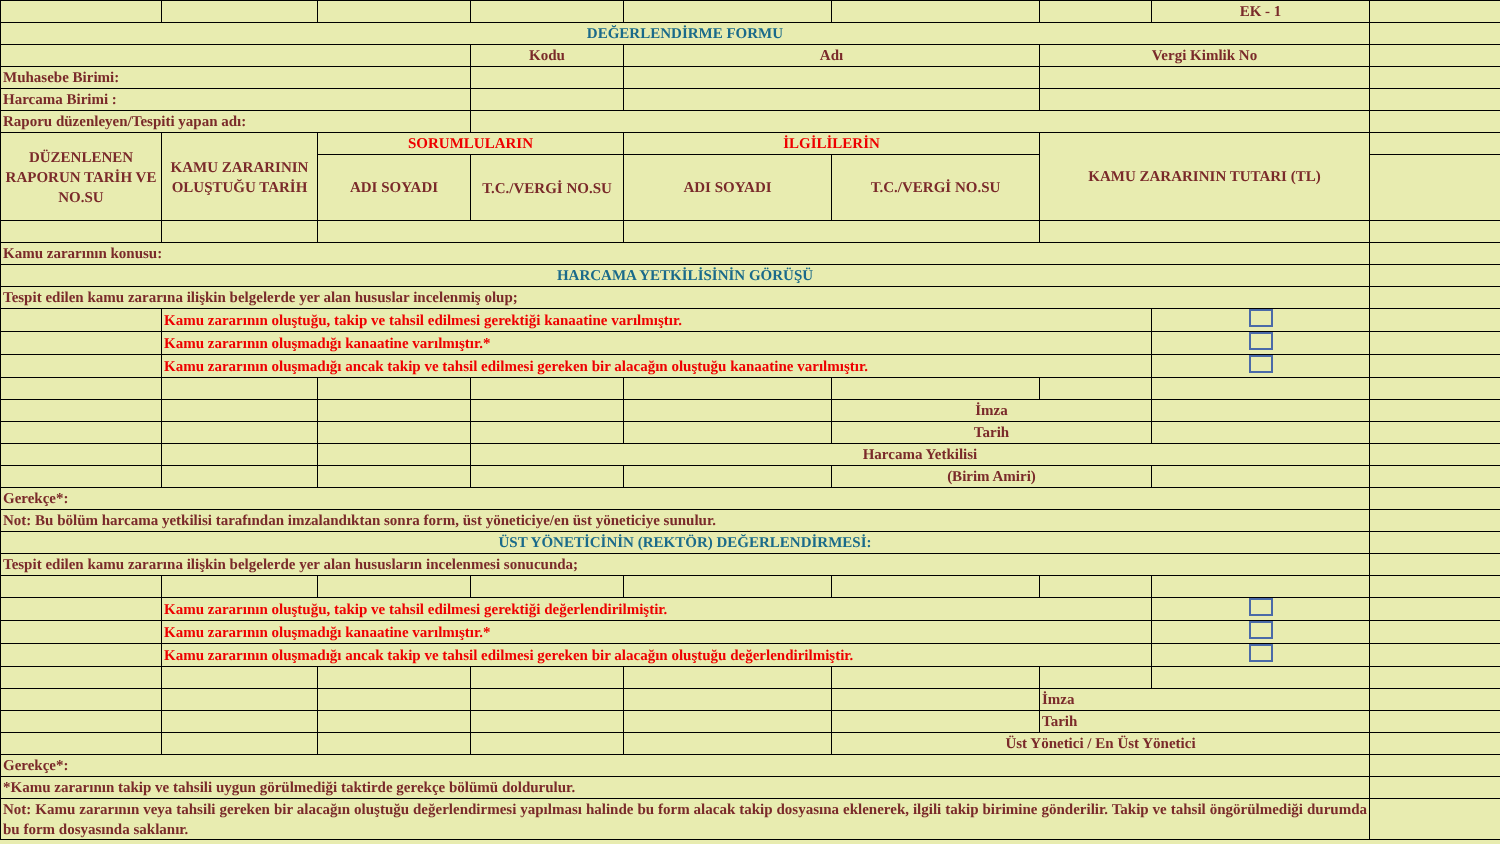| | | | | | | | EK - 1 | |
| DEĞERLENDİRME FORMU | | | | | | | | |
| | | | Kodu | Adı | | Vergi Kimlik No | | |
| Muhasebe Birimi: | | | | | | | | |
| Harcama Birimi : | | | | | | | | |
| Raporu düzenleyen/Tespiti yapan adı: | | | | | | | | |
| DÜZENLENEN RAPORUN TARİH VE NO.SU | KAMU ZARARININ OLUŞTUĞU TARİH | SORUMLULARIN | | İLGİLİLERİN | | KAMU ZARARININ TUTARI (TL) | | |
| | | ADI SOYADI | T.C./VERGİ NO.SU | ADI SOYADI | T.C./VERGİ NO.SU | | | |
| Kamu zararının konusu: | | | | | | | | |
| HARCAMA YETKİLİSİNİN GÖRÜŞÜ | | | | | | | | |
| Tespit edilen kamu zararına ilişkin belgelerde yer alan hususlar incelenmiş olup; | | | | | | | | |
| | Kamu zararının oluştuğu, takip ve tahsil edilmesi gerektiği kanaatine varılmıştır. | | | | | | | |
| | Kamu zararının oluşmadığı kanaatine varılmıştır.* | | | | | | | |
| | Kamu zararının oluşmadığı ancak takip ve tahsil edilmesi gereken bir alacağın oluştuğu kanaatine varılmıştır. | | | | | | | |
| | | | | | İmza | | | |
| | | | | | Tarih | | | |
| | | | Harcama Yetkilisi | | | | | |
| | | | | | (Birim Amiri) | | | |
| Gerekçe*: | | | | | | | | |
| Not: Bu bölüm harcama yetkilisi tarafından imzalandıktan sonra form, üst yöneticiye/en üst yöneticiye sunulur. | | | | | | | | |
| ÜST YÖNETİCİNİN (REKTÖR) DEĞERLENDİRMESİ: | | | | | | | | |
| Tespit edilen kamu zararına ilişkin belgelerde yer alan hususların incelenmesi sonucunda; | | | | | | | | |
| | Kamu zararının oluştuğu, takip ve tahsil edilmesi gerektiği değerlendirilmiştir. | | | | | | | |
| | Kamu zararının oluşmadığı kanaatine varılmıştır.* | | | | | | | |
| | Kamu zararının oluşmadığı ancak takip ve tahsil edilmesi gereken bir alacağın oluştuğu değerlendirilmiştir. | | | | | | | |
| | | | | | | İmza | | |
| | | | | | | Tarih | | |
| | | | | | Üst Yönetici / En Üst Yönetici | | | |
| Gerekçe*: | | | | | | | | |
| *Kamu zararının takip ve tahsili uygun görülmediği taktirde gerekçe bölümü doldurulur. | | | | | | | | |
| Not: Kamu zararının veya tahsili gereken bir alacağın oluştuğu değerlendirmesi yapılması halinde bu form alacak takip dosyasına eklenerek, ilgili takip birimine gönderilir. Takip ve tahsil öngörülmediği durumda bu form dosyasında saklanır. | | | | | | | | |